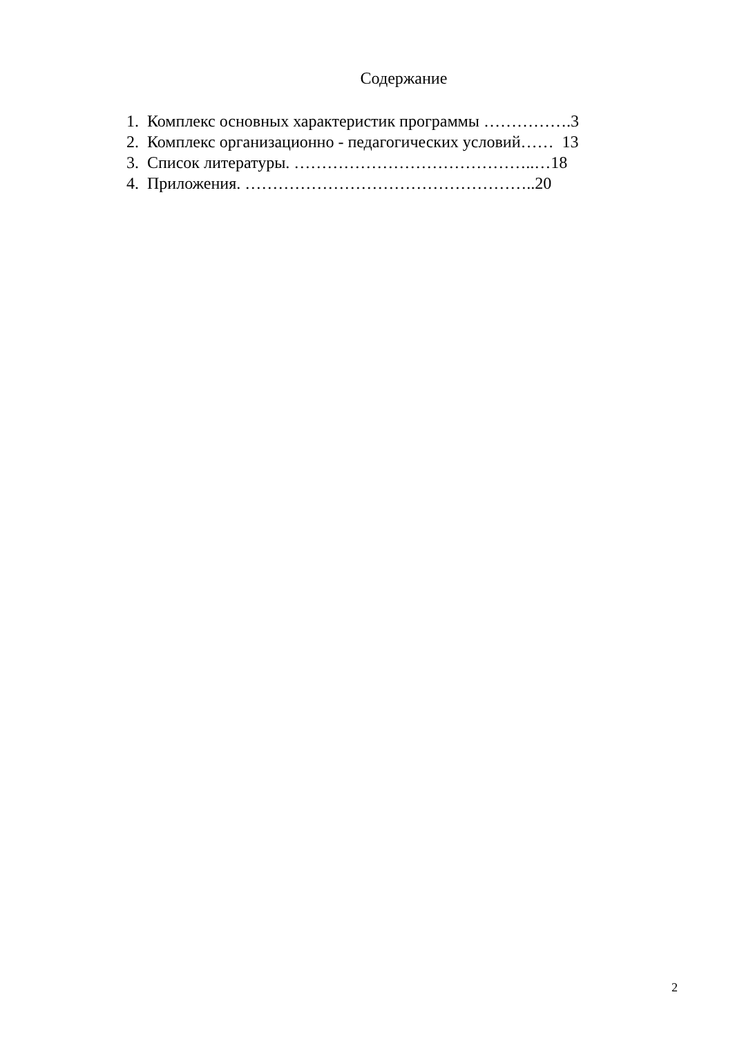Содержание
1. Комплекс основных характеристик программы …………….3
2. Комплекс организационно - педагогических условий…… 13
3. Список литературы. ……………………………………..…18
4. Приложения. ……………………………………………..20
2